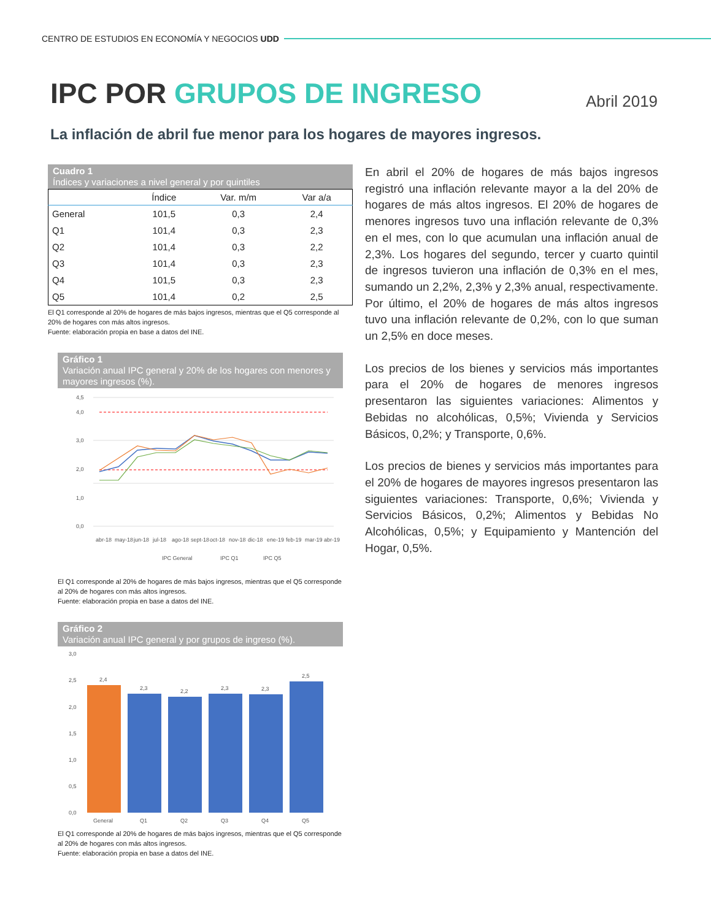CENTRO DE ESTUDIOS EN ECONOMÍA Y NEGOCIOS UDD
IPC POR GRUPOS DE INGRESO Abril 2019
La inflación de abril fue menor para los hogares de mayores ingresos.
Cuadro 1
Índices y variaciones a nivel general y por quintiles
| | Índice | Var. m/m | Var a/a |
| --- | --- | --- | --- |
| General | 101,5 | 0,3 | 2,4 |
| Q1 | 101,4 | 0,3 | 2,3 |
| Q2 | 101,4 | 0,3 | 2,2 |
| Q3 | 101,4 | 0,3 | 2,3 |
| Q4 | 101,5 | 0,3 | 2,3 |
| Q5 | 101,4 | 0,2 | 2,5 |
El Q1 corresponde al 20% de hogares de más bajos ingresos, mientras que el Q5 corresponde al 20% de hogares con más altos ingresos.
Fuente: elaboración propia en base a datos del INE.
Gráfico 1
Variación anual IPC general y 20% de los hogares con menores y mayores ingresos (%).
4,5
4,0
3,0
2,0
1,0
0,0
abr-18
may-18
jun-18
jul-18
ago-18
sept-18
oct-18
nov-18
dic-18
ene-19
feb-19
mar-19
abr-19
IPC General
IPC Q1
IPC Q5
El Q1 corresponde al 20% de hogares de más bajos ingresos, mientras que el Q5 corresponde al 20% de hogares con más altos ingresos.
Fuente: elaboración propia en base a datos del INE.
Gráfico 2
Variación anual IPC general y por grupos de ingreso (%).
3,0
2,5
2,0
1,5
1,0
0,5
0,0
2,4
2,3
2,2
2,3
2,3
2,5
General
Q1
Q2
Q3
Q4
Q5
El Q1 corresponde al 20% de hogares de más bajos ingresos, mientras que el Q5 corresponde al 20% de hogares con más altos ingresos.
Fuente: elaboración propia en base a datos del INE.
En abril el 20% de hogares de más bajos ingresos registró una inflación relevante mayor a la del 20% de hogares de más altos ingresos. El 20% de hogares de menores ingresos tuvo una inflación relevante de 0,3% en el mes, con lo que acumulan una inflación anual de 2,3%. Los hogares del segundo, tercer y cuarto quintil de ingresos tuvieron una inflación de 0,3% en el mes, sumando un 2,2%, 2,3% y 2,3% anual, respectivamente. Por último, el 20% de hogares de más altos ingresos tuvo una inflación relevante de 0,2%, con lo que suman un 2,5% en doce meses.
Los precios de los bienes y servicios más importantes para el 20% de hogares de menores ingresos presentaron las siguientes variaciones: Alimentos y Bebidas no alcohólicas, 0,5%; Vivienda y Servicios Básicos, 0,2%; y Transporte, 0,6%.
Los precios de bienes y servicios más importantes para el 20% de hogares de mayores ingresos presentaron las siguientes variaciones: Transporte, 0,6%; Vivienda y Servicios Básicos, 0,2%; Alimentos y Bebidas No Alcohólicas, 0,5%; y Equipamiento y Mantención del Hogar, 0,5%.